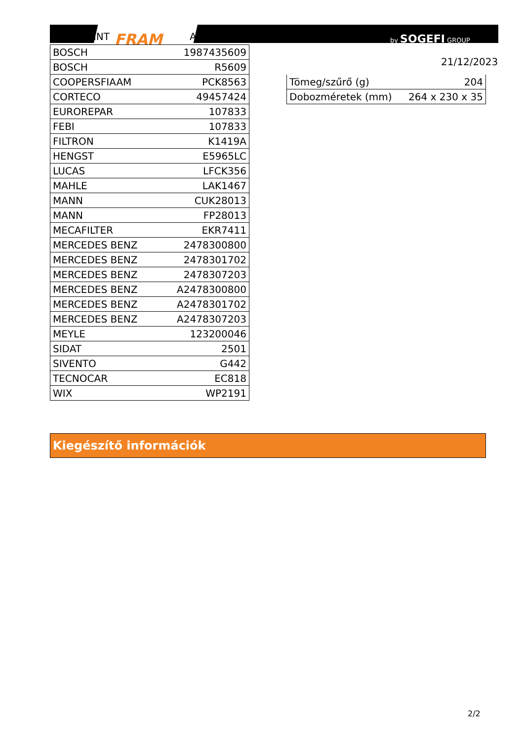RINT FRAM A by SOGEFI GROUP
| BOSCH | 1987435609 |
| BOSCH | R5609 |
| COOPERSFIAAM | PCK8563 |
| CORTECO | 49457424 |
| EUROREPAR | 107833 |
| FEBI | 107833 |
| FILTRON | K1419A |
| HENGST | E5965LC |
| LUCAS | LFCK356 |
| MAHLE | LAK1467 |
| MANN | CUK28013 |
| MANN | FP28013 |
| MECAFILTER | EKR7411 |
| MERCEDES BENZ | 2478300800 |
| MERCEDES BENZ | 2478301702 |
| MERCEDES BENZ | 2478307203 |
| MERCEDES BENZ | A2478300800 |
| MERCEDES BENZ | A2478301702 |
| MERCEDES BENZ | A2478307203 |
| MEYLE | 123200046 |
| SIDAT | 2501 |
| SIVENTO | G442 |
| TECNOCAR | EC818 |
| WIX | WP2191 |
21/12/2023
| Tömeg/szűrő (g) | 204 |
| Dobozméretek (mm) | 264 x 230 x 35 |
Kiegészítő információk
2/2